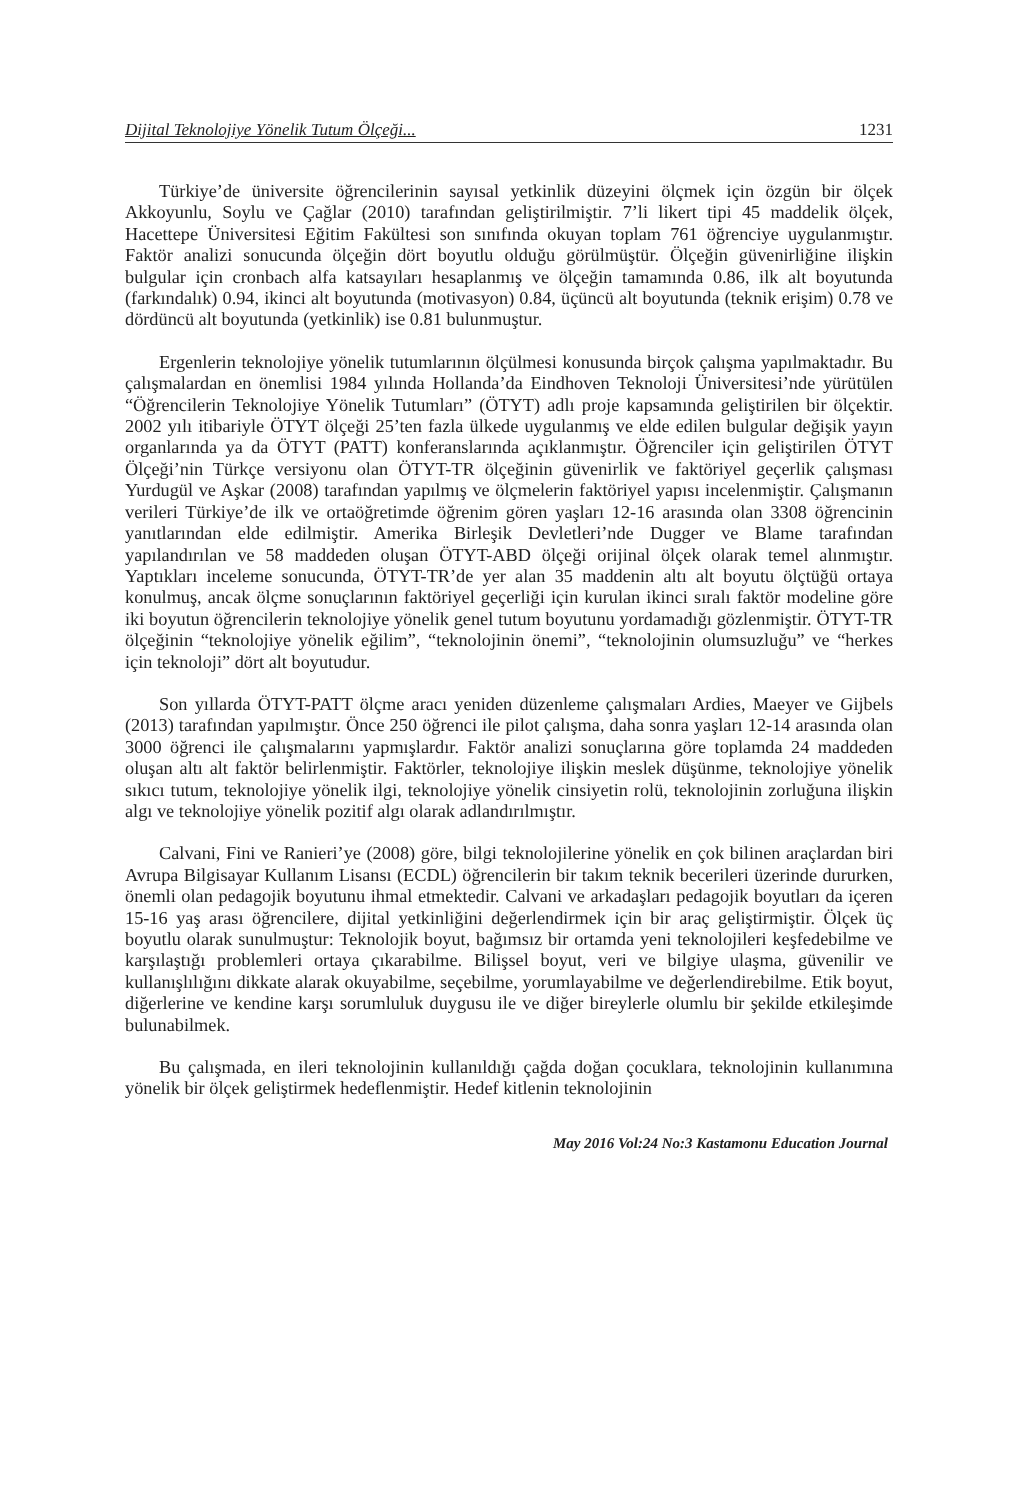Dijital Teknolojiye Yönelik Tutum Ölçeği... 1231
Türkiye’de üniversite öğrencilerinin sayısal yetkinlik düzeyini ölçmek için özgün bir ölçek Akkoyunlu, Soylu ve Çağlar (2010) tarafından geliştirilmiştir. 7’li likert tipi 45 maddelik ölçek, Hacettepe Üniversitesi Eğitim Fakültesi son sınıfında okuyan toplam 761 öğrenciye uygulanmıştır. Faktör analizi sonucunda ölçeğin dört boyutlu olduğu görülmüştür. Ölçeğin güvenirliğine ilişkin bulgular için cronbach alfa katsayıları hesaplanmış ve ölçeğin tamamında 0.86, ilk alt boyutunda (farkındalık) 0.94, ikinci alt boyutunda (motivasyon) 0.84, üçüncü alt boyutunda (teknik erişim) 0.78 ve dördüncü alt boyutunda (yetkinlik) ise 0.81 bulunmuştur.
Ergenlerin teknolojiye yönelik tutumlarının ölçülmesi konusunda birçok çalışma yapılmaktadır. Bu çalışmalardan en önemlisi 1984 yılında Hollanda’da Eindhoven Teknoloji Üniversitesi’nde yürütülen “Öğrencilerin Teknolojiye Yönelik Tutumları” (ÖTYT) adlı proje kapsamında geliştirilen bir ölçektir. 2002 yılı itibariyle ÖTYT ölçeği 25’ten fazla ülkede uygulanmış ve elde edilen bulgular değişik yayın organlarında ya da ÖTYT (PATT) konferanslarında açıklanmıştır. Öğrenciler için geliştirilen ÖTYT Ölçeği’nin Türkçe versiyonu olan ÖTYT-TR ölçeğinin güvenirlik ve faktöriyel geçerlik çalışması Yurdugül ve Aşkar (2008) tarafından yapılmış ve ölçmelerin faktöriyel yapısı incelenmiştir. Çalışmanın verileri Türkiye’de ilk ve ortaöğretimde öğrenim gören yaşları 12-16 arasında olan 3308 öğrencinin yanıtlarından elde edilmiştir. Amerika Birleşik Devletleri’nde Dugger ve Blame tarafından yapılandırılan ve 58 maddeden oluşan ÖTYT-ABD ölçeği orijinal ölçek olarak temel alınmıştır. Yaptıkları inceleme sonucunda, ÖTYT-TR’de yer alan 35 maddenin altı alt boyutu ölçtüğü ortaya konulmuş, ancak ölçme sonuçlarının faktöriyel geçerliği için kurulan ikinci sıralı faktör modeline göre iki boyutun öğrencilerin teknolojiye yönelik genel tutum boyutunu yordamadığı gözlenmiştir. ÖTYT-TR ölçeğinin “teknolojiye yönelik eğilim”, “teknolojinin önemi”, “teknolojinin olumsuzluğu” ve “herkes için teknoloji” dört alt boyutudur.
Son yıllarda ÖTYT-PATT ölçme aracı yeniden düzenleme çalışmaları Ardies, Maeyer ve Gijbels (2013) tarafından yapılmıştır. Önce 250 öğrenci ile pilot çalışma, daha sonra yaşları 12-14 arasında olan 3000 öğrenci ile çalışmalarını yapmışlardır. Faktör analizi sonuçlarına göre toplamda 24 maddeden oluşan altı alt faktör belirlenmiştir. Faktörler, teknolojiye ilişkin meslek düşünme, teknolojiye yönelik sıkıcı tutum, teknolojiye yönelik ilgi, teknolojiye yönelik cinsiyetin rolü, teknolojinin zorluğuna ilişkin algı ve teknolojiye yönelik pozitif algı olarak adlandırılmıştır.
Calvani, Fini ve Ranieri’ye (2008) göre, bilgi teknolojilerine yönelik en çok bilinen araçlardan biri Avrupa Bilgisayar Kullanım Lisansı (ECDL) öğrencilerin bir takım teknik becerileri üzerinde dururken, önemli olan pedagojik boyutunu ihmal etmektedir. Calvani ve arkadaşları pedagojik boyutları da içeren 15-16 yaş arası öğrencilere, dijital yetkinliğini değerlendirmek için bir araç geliştirmiştir. Ölçek üç boyutlu olarak sunulmuştur: Teknolojik boyut, bağımsız bir ortamda yeni teknolojileri keşfedebilme ve karşılaştığı problemleri ortaya çıkarabilme. Bilişsel boyut, veri ve bilgiye ulaşma, güvenilir ve kullanışlılığını dikkate alarak okuyabilme, seçebilme, yorumlayabilme ve değerlendirebilme. Etik boyut, diğerlerine ve kendine karşı sorumluluk duygusu ile ve diğer bireylerle olumlu bir şekilde etkileşimde bulunabilmek.
Bu çalışmada, en ileri teknolojinin kullanıldığı çağda doğan çocuklara, teknolojinin kullanımına yönelik bir ölçek geliştirmek hedeflenmiştir. Hedef kitlenin teknolojinin
May 2016 Vol:24 No:3 Kastamonu Education Journal